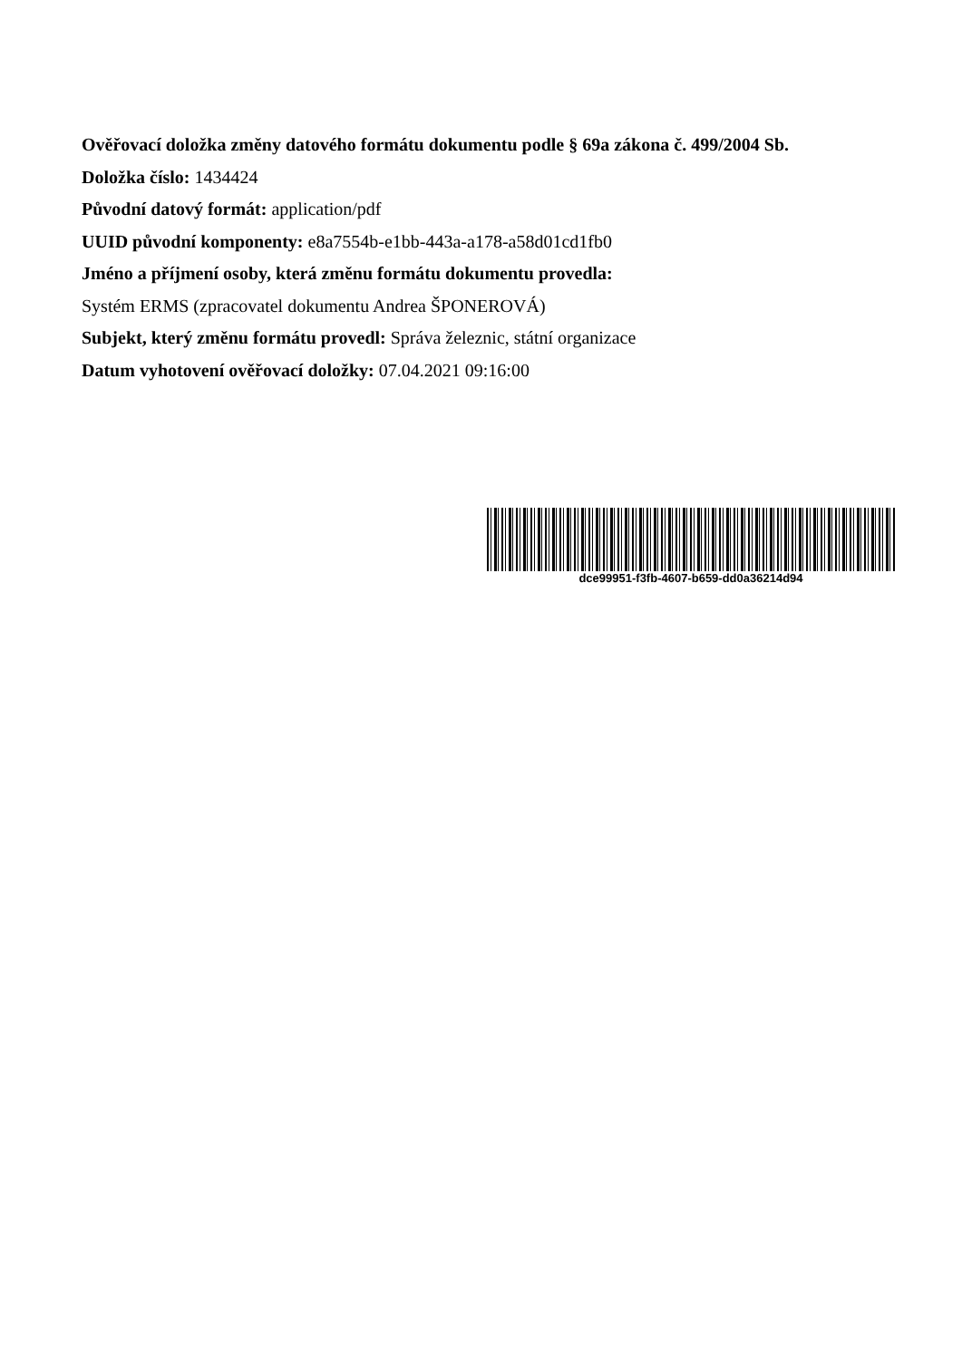Ověřovací doložka změny datového formátu dokumentu podle § 69a zákona č. 499/2004 Sb.
Doložka číslo: 1434424
Původní datový formát: application/pdf
UUID původní komponenty: e8a7554b-e1bb-443a-a178-a58d01cd1fb0
Jméno a příjmení osoby, která změnu formátu dokumentu provedla:
Systém ERMS (zpracovatel dokumentu Andrea ŠPONEROVÁ)
Subjekt, který změnu formátu provedl: Správa železnic, státní organizace
Datum vyhotovení ověřovací doložky: 07.04.2021 09:16:00
dce99951-f3fb-4607-b659-dd0a36214d94